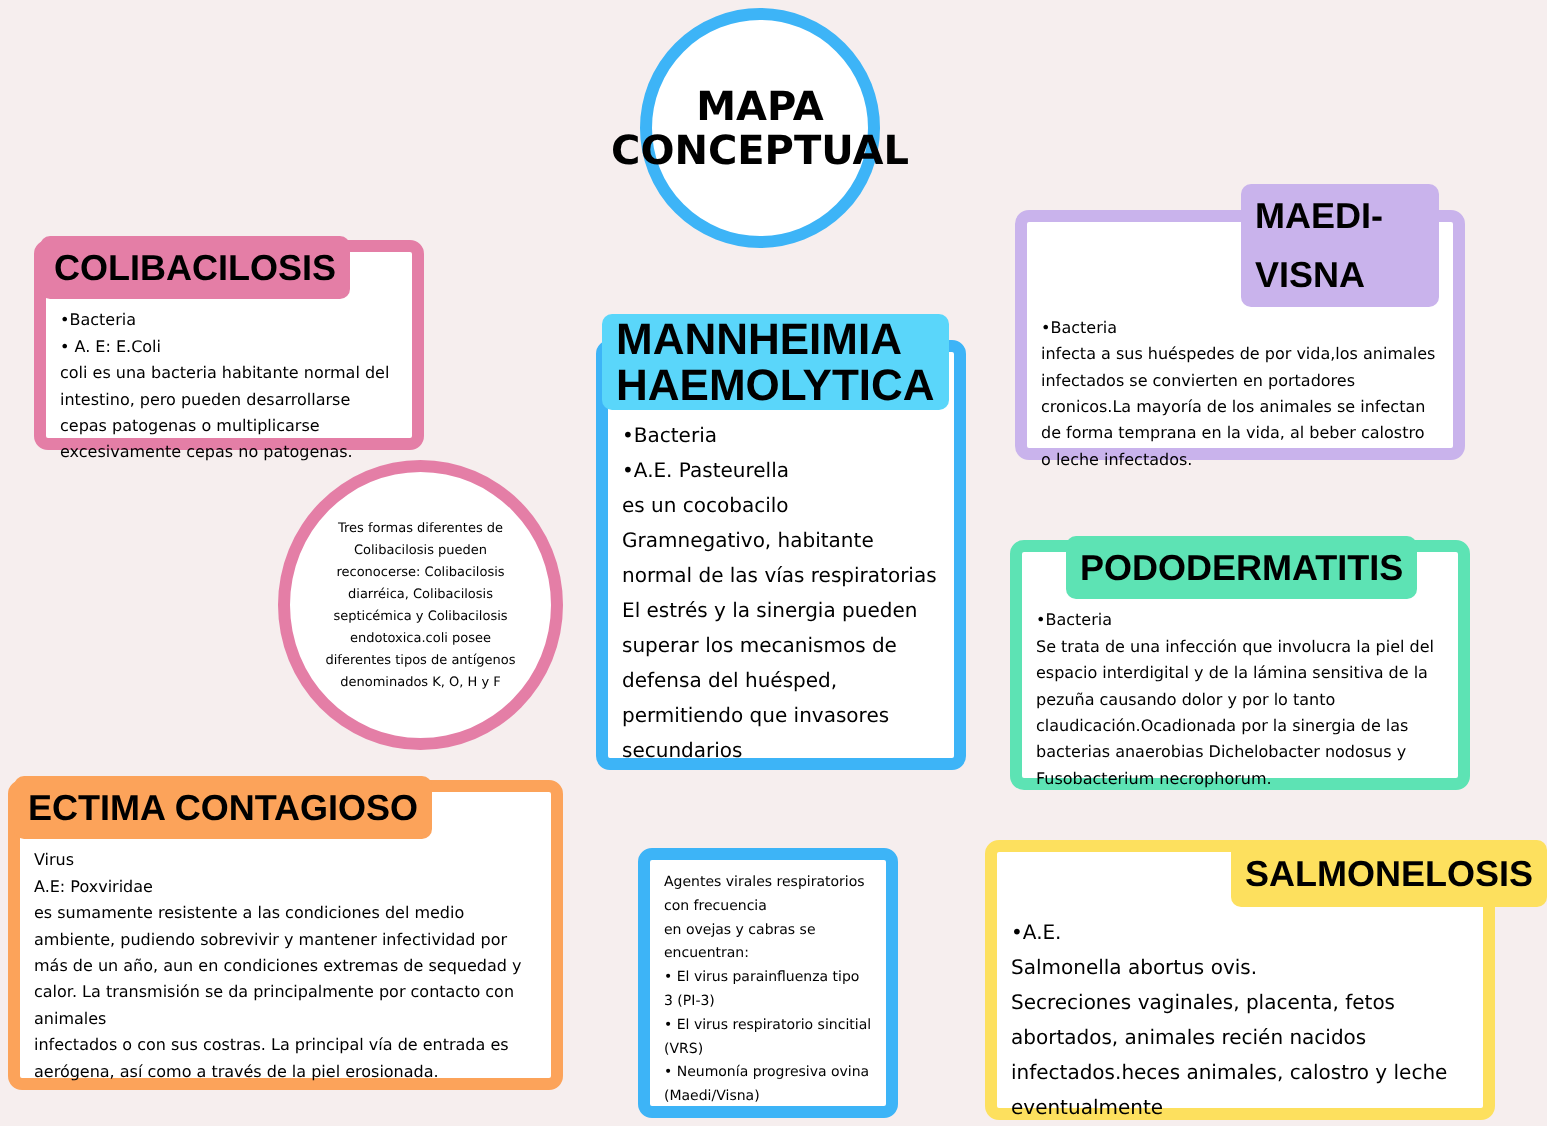MAPA
CONCEPTUAL
COLIBACILOSIS
•Bacteria
• A. E: E.Coli
coli es una bacteria habitante normal del intestino, pero pueden desarrollarse cepas patogenas o multiplicarse excesivamente cepas no patogenas.
Tres formas diferentes de Colibacilosis pueden reconocerse: Colibacilosis diarréica, Colibacilosis septicémica y Colibacilosis endotoxica.coli posee diferentes tipos de antígenos denominados K, O, H y F
MANNHEIMIA
HAEMOLYTICA
•Bacteria
•A.E. Pasteurella
es un cocobacilo Gramnegativo, habitante normal de las vías respiratorias El estrés y la sinergia pueden superar los mecanismos de defensa del huésped, permitiendo que invasores secundarios
MAEDI-VISNA
•Bacteria
infecta a sus huéspedes de por vida,los animales infectados se convierten en portadores cronicos.La mayoría de los animales se infectan de forma temprana en la vida, al beber calostro o leche infectados.
PODODERMATITIS
•Bacteria
Se trata de una infección que involucra la piel del espacio interdigital y de la lámina sensitiva de la pezuña causando dolor y por lo tanto claudicación.Ocadionada por la sinergia de las bacterias anaerobias Dichelobacter nodosus y Fusobacterium necrophorum.
ECTIMA CONTAGIOSO
Virus
A.E: Poxviridae
es sumamente resistente a las condiciones del medio ambiente, pudiendo sobrevivir y mantener infectividad por más de un año, aun en condiciones extremas de sequedad y calor. La transmisión se da principalmente por contacto con animales
infectados o con sus costras. La principal vía de entrada es aerógena, así como a través de la piel erosionada.
Agentes virales respiratorios con frecuencia
en ovejas y cabras se encuentran:
• El virus parainfluenza tipo 3 (PI-3)
• El virus respiratorio sincitial (VRS)
• Neumonía progresiva ovina (Maedi/Visna)
SALMONELOSIS
•A.E.
Salmonella abortus ovis.
Secreciones vaginales, placenta, fetos abortados, animales recién nacidos infectados.heces animales, calostro y leche eventualmente